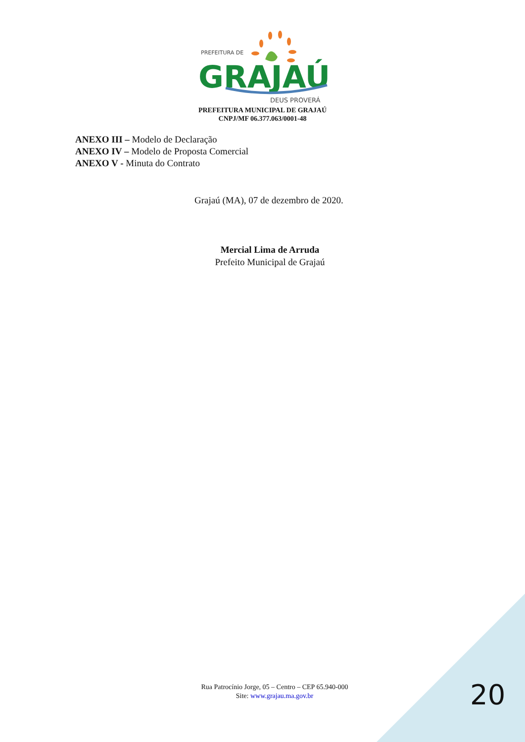PREFEITURA DE
GRAJAÚ
DEUS PROVERÁ
PREFEITURA MUNICIPAL DE GRAJAÚ
CNPJ/MF 06.377.063/0001-48
ANEXO III – Modelo de Declaração
ANEXO IV – Modelo de Proposta Comercial
ANEXO V - Minuta do Contrato
Grajaú (MA), 07 de dezembro de 2020.
Mercial Lima de Arruda
Prefeito Municipal de Grajaú
Rua Patrocínio Jorge, 05 – Centro – CEP 65.940-000
Site: www.grajau.ma.gov.br
20